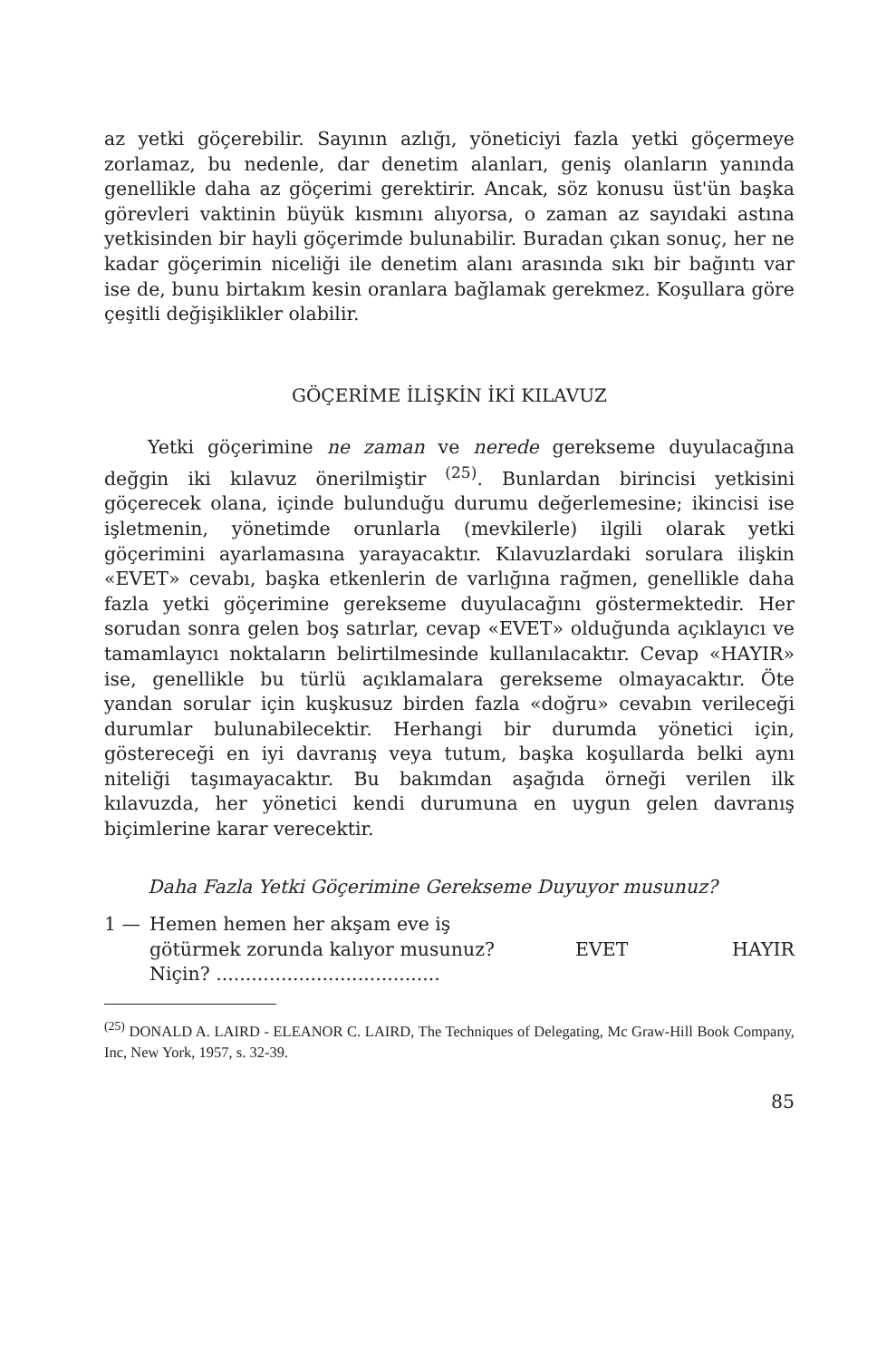az yetki göçerebilir. Sayının azlığı, yöneticiyi fazla yetki göçermeye zorlamaz, bu nedenle, dar denetim alanları, geniş olanların yanında genellikle daha az göçerimi gerektirir. Ancak, söz konusu üst'ün başka görevleri vaktinin büyük kısmını alıyorsa, o zaman az sayıdaki astına yetkisinden bir hayli göçerimde bulunabilir. Buradan çıkan sonuç, her ne kadar göçerimin niceliği ile denetim alanı arasında sıkı bir bağıntı var ise de, bunu birtakım kesin oranlara bağlamak gerekmez. Koşullara göre çeşitli değişiklikler olabilir.
GÖÇERİME İLİŞKİN İKİ KILAVUZ
Yetki göçerimine ne zaman ve nerede gerekseme duyulacağına değgin iki kılavuz önerilmiştir <sup>(25)</sup>. Bunlardan birincisi yetkisini göçerecek olana, içinde bulunduğu durumu değerlemesine; ikincisi ise işletmenin, yönetimde orunlarla (mevkilerle) ilgili olarak yetki göçerimini ayarlamasına yarayacaktır. Kılavuzlardaki sorulara ilişkin «EVET» cevabı, başka etkenlerin de varlığına rağmen, genellikle daha fazla yetki göçerimine gerekseme duyulacağını göstermektedir. Her sorudan sonra gelen boş satırlar, cevap «EVET» olduğunda açıklayıcı ve tamamlayıcı noktaların belirtilmesinde kullanılacaktır. Cevap «HAYIR» ise, genellikle bu türlü açıklamalara gerekseme olmayacaktır. Öte yandan sorular için kuşkusuz birden fazla «doğru» cevabın verileceği durumlar bulunabilecektir. Herhangi bir durumda yönetici için, göstereceği en iyi davranış veya tutum, başka koşullarda belki aynı niteliği taşımayacaktır. Bu bakımdan aşağıda örneği verilen ilk kılavuzda, her yönetici kendi durumuna en uygun gelen davranış biçimlerine karar verecektir.
Daha Fazla Yetki Göçerimine Gerekseme Duyuyor musunuz?
1 — Hemen hemen her akşam eve iş götürmek zorunda kalıyor musunuz?
Niçin? ......................................
EVET HAYIR
<sup>(25)</sup> DONALD A. LAIRD - ELEANOR C. LAIRD, The Techniques of Delegating, Mc Graw-Hill Book Company, Inc, New York, 1957, s. 32-39.
85